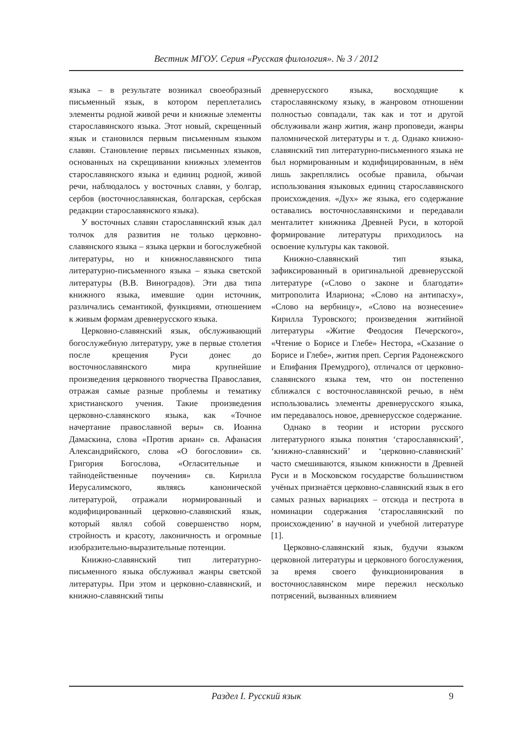Вестник МГОУ. Серия «Русская филология». № 3 / 2012
языка – в результате возникал своеобразный письменный язык, в котором переплетались элементы родной живой речи и книжные элементы старославянского языка. Этот новый, скрещенный язык и становился первым письменным языком славян. Становление первых письменных языков, основанных на скрещивании книжных элементов старославянского языка и единиц родной, живой речи, наблюдалось у восточных славян, у болгар, сербов (восточнославянская, болгарская, сербская редакции старославянского языка).
У восточных славян старославянский язык дал толчок для развития не только церковно-славянского языка – языка церкви и богослужебной литературы, но и книжнославянского типа литературно-письменного языка – языка светской литературы (В.В. Виноградов). Эти два типа книжного языка, имевшие один источник, различались семантикой, функциями, отношением к живым формам древнерусского языка.
Церковно-славянский язык, обслуживающий богослужебную литературу, уже в первые столетия после крещения Руси донес до восточнославянского мира крупнейшие произведения церковного творчества Православия, отражая самые разные проблемы и тематику христианского учения. Такие произведения церковно-славянского языка, как «Точное начертание православной веры» св. Иоанна Дамаскина, слова «Против ариан» св. Афанасия Александрийского, слова «О богословии» св. Григория Богослова, «Огласительные и тайнодейственные поучения» св. Кирилла Иерусалимского, являясь каноничес­кой литературой, отражали нормированный и кодифицированный церковно-славянский язык, который являл собой совершенство норм, стройность и красоту, лаконичность и огромные изобразительно-выразительные потенции.
Книжно-славянский тип литературно-письменного языка обслуживал жанры светской литературы. При этом и церковно-славянский, и книжно-славянский типы
древнерусского языка, восходящие к старославянскому языку, в жанровом отношении полностью совпадали, так как и тот и другой обслуживали жанр жития, жанр проповеди, жанры паломнической литературы и т. д. Однако книжно-славянский тип литературно-письменного языка не был нормированным и кодифицированным, в нём лишь закреплялись особые правила, обычаи использования языковых единиц старославянского происхождения. «Дух» же языка, его содержание оставались восточнославянскими и передавали менталитет книжника Древней Руси, в которой формирование литературы приходилось на освоение культуры как таковой.
Книжно-славянский тип языка, зафиксированный в оригинальной древнерусской литературе («Слово о законе и благодати» митрополита Илариона; «Слово на антипасху», «Слово на вербницу», «Слово на вознесение» Кирилла Туровского; произведения житийной литературы «Житие Феодосия Печерского», «Чтение о Борисе и Глебе» Нестора, «Сказание о Борисе и Глебе», жития преп. Сергия Радонежского и Епифания Премудрого), отличался от церковно-славянского языка тем, что он постепенно сближался с восточнославянской речью, в нём использовались элементы древнерусского языка, им передавалось новое, древнерусское содержание.
Однако в теории и истории русского литературного языка понятия ‘старославянский’, ‘книжно-славянский’ и ‘церковно-славянский’ часто смешиваются, языком книжности в Древней Руси и в Московском государстве большинством учёных признаётся церковно-славянский язык в его самых разных вариациях – отсюда и пестрота в номинации содержания ‘старославянский по происхождению’ в научной и учебной литературе [1].
Церковно-славянский язык, будучи языком церковной литературы и церковного богослужения, за время своего функционирования в восточнославянском мире пережил несколько потрясений, вызванных влиянием
Раздел I. Русский язык 9